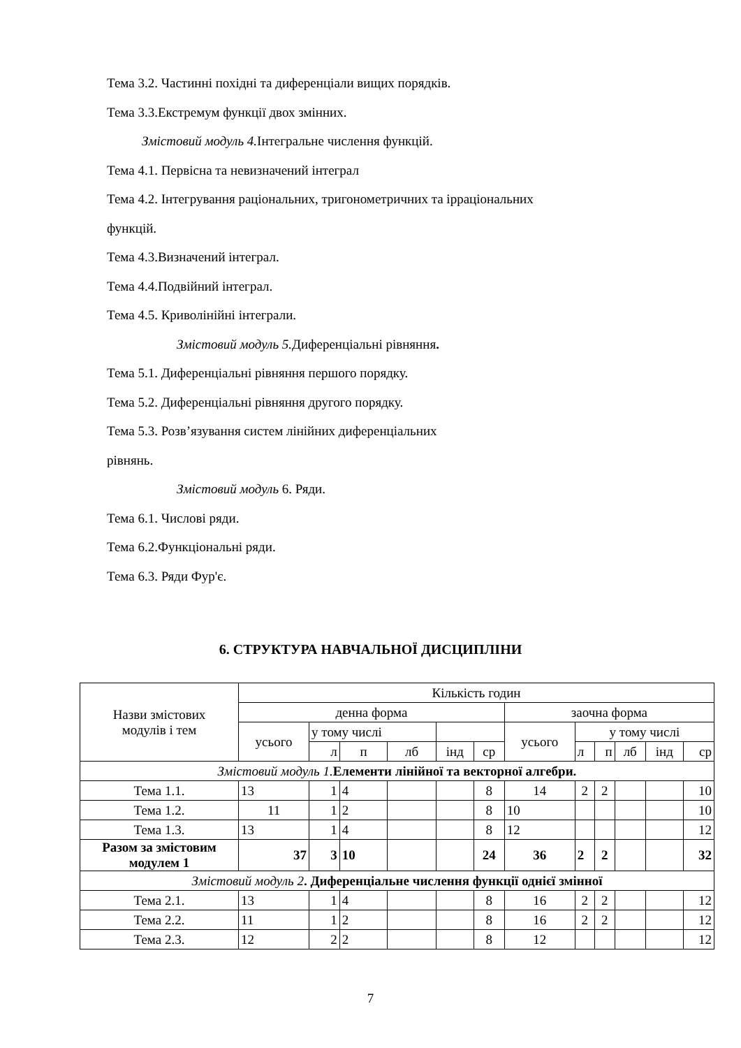Тема 3.2. Частинні похідні та диференціали вищих порядків.
Тема 3.3.Екстремум функції двох змінних.
Змістовий модуль 4. Інтегральне числення функцій.
Тема 4.1. Первісна та невизначений інтеграл
Тема 4.2. Інтегрування раціональних, тригонометричних та ірраціональних
функцій.
Тема 4.3.Визначений інтеграл.
Тема 4.4.Подвійний інтеграл.
Тема 4.5. Криволінійні інтеграли.
Змістовий модуль 5. Диференціальні рівняння.
Тема 5.1. Диференціальні рівняння першого порядку.
Тема 5.2. Диференціальні рівняння другого порядку.
Тема 5.3. Розв’язування систем лінійних диференціальних
рівнянь.
Змістовий модуль 6. Ряди.
Тема 6.1. Числові ряди.
Тема 6.2.Функціональні ряди.
Тема 6.3. Ряди Фур'є.
6. СТРУКТУРА НАВЧАЛЬНОЇ ДИСЦИПЛІНИ
| Назви змістових модулів і тем | Кількість годин | | | | | | | | | | | |
| --- | --- | --- | --- | --- | --- | --- | --- | --- | --- | --- | --- | --- |
| | денна форма | | | | | | заочна форма | | | | | |
| | усього | у тому числі | | | | | усього | у тому числі | | | | |
| | | л | п | лб | інд | ср | | л | п | лб | інд | ср |
| Змістовий модуль 1. Елементи лінійної та векторної алгебри. | | | | | | | | | | | | |
| Тема 1.1. | 13 | 1 | 4 | | | 8 | 14 | 2 | 2 | | | 10 |
| Тема 1.2. | 11 | 1 | 2 | | | 8 | 10 | | | | | 10 |
| Тема 1.3. | 13 | 1 | 4 | | | 8 | 12 | | | | | 12 |
| Разом за змістовим модулем 1 | 37 | 3 | 10 | | | 24 | 36 | 2 | 2 | | | 32 |
| Змістовий модуль 2 . Диференціальне числення функції однієї змінної | | | | | | | | | | | | |
| Тема 2.1. | 13 | 1 | 4 | | | 8 | 16 | 2 | 2 | | | 12 |
| Тема 2.2. | 11 | 1 | 2 | | | 8 | 16 | 2 | 2 | | | 12 |
| Тема 2.3. | 12 | 2 | 2 | | | 8 | 12 | | | | | 12 |
7